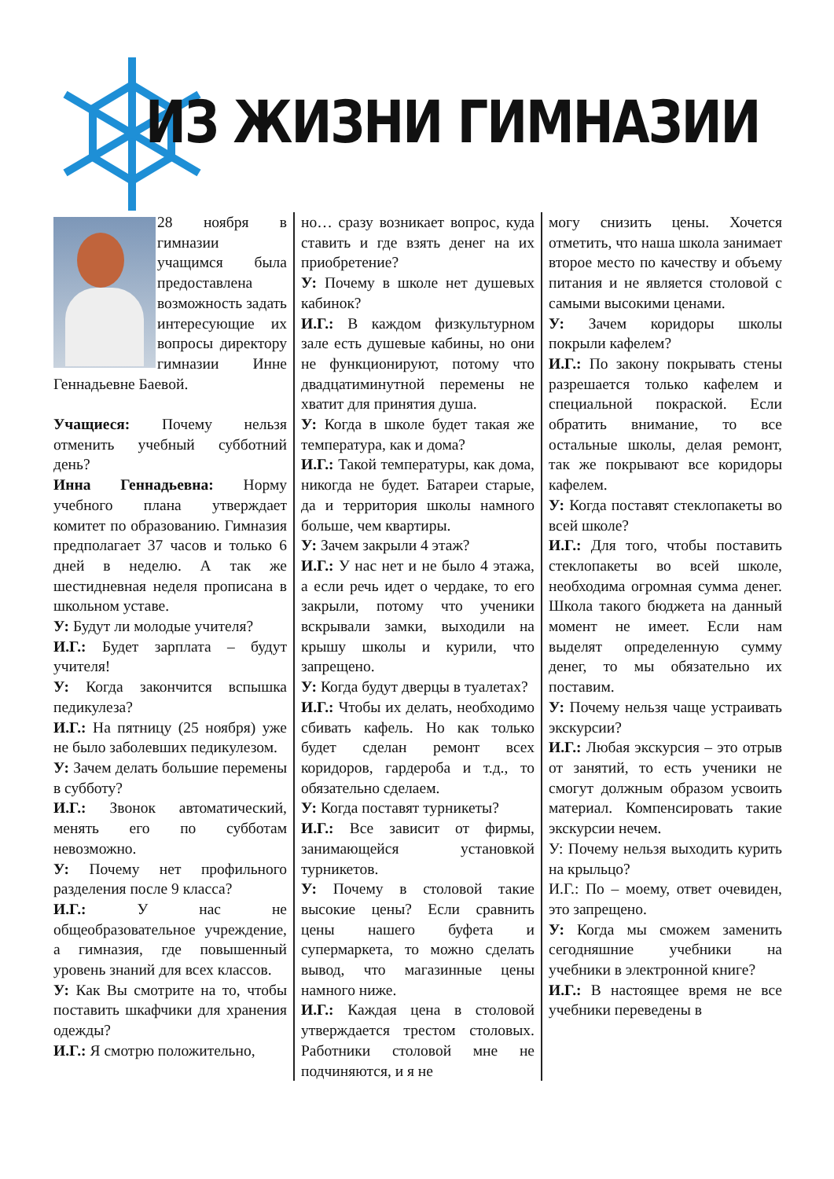ИЗ ЖИЗНИ ГИМНАЗИИ
28 ноября в гимназии учащимся была предоставлена возможность задать интересующие их вопросы директору гимназии Инне Геннадьевне Баевой.
Учащиеся: Почему нельзя отменить учебный субботний день?
Инна Геннадьевна: Норму учебного плана утверждает комитет по образованию. Гимназия предполагает 37 часов и только 6 дней в неделю. А так же шестидневная неделя прописана в школьном уставе.
У: Будут ли молодые учителя?
И.Г.: Будет зарплата – будут учителя!
У: Когда закончится вспышка педикулеза?
И.Г.: На пятницу (25 ноября) уже не было заболевших педикулезом.
У: Зачем делать большие перемены в субботу?
И.Г.: Звонок автоматический, менять его по субботам невозможно.
У: Почему нет профильного разделения после 9 класса?
И.Г.: У нас не общеобразовательное учреждение, а гимназия, где повышенный уровень знаний для всех классов.
У: Как Вы смотрите на то, чтобы поставить шкафчики для хранения одежды?
И.Г.: Я смотрю положительно,
но… сразу возникает вопрос, куда ставить и где взять денег на их приобретение?
У: Почему в школе нет душевых кабинок?
И.Г.: В каждом физкультурном зале есть душевые кабины, но они не функционируют, потому что двадцатиминутной перемены не хватит для принятия душа.
У: Когда в школе будет такая же температура, как и дома?
И.Г.: Такой температуры, как дома, никогда не будет. Батареи старые, да и территория школы намного больше, чем квартиры.
У: Зачем закрыли 4 этаж?
И.Г.: У нас нет и не было 4 этажа, а если речь идет о чердаке, то его закрыли, потому что ученики вскрывали замки, выходили на крышу школы и курили, что запрещено.
У: Когда будут дверцы в туалетах?
И.Г.: Чтобы их делать, необходимо сбивать кафель. Но как только будет сделан ремонт всех коридоров, гардероба и т.д., то обязательно сделаем.
У: Когда поставят турникеты?
И.Г.: Все зависит от фирмы, занимающейся установкой турникетов.
У: Почему в столовой такие высокие цены? Если сравнить цены нашего буфета и супермаркета, то можно сделать вывод, что магазинные цены намного ниже.
И.Г.: Каждая цена в столовой утверждается трестом столовых. Работники столовой мне не подчиняются, и я не
могу снизить цены. Хочется отметить, что наша школа занимает второе место по качеству и объему питания и не является столовой с самыми высокими ценами.
У: Зачем коридоры школы покрыли кафелем?
И.Г.: По закону покрывать стены разрешается только кафелем и специальной покраской. Если обратить внимание, то все остальные школы, делая ремонт, так же покрывают все коридоры кафелем.
У: Когда поставят стеклопакеты во всей школе?
И.Г.: Для того, чтобы поставить стеклопакеты во всей школе, необходима огромная сумма денег. Школа такого бюджета на данный момент не имеет. Если нам выделят определенную сумму денег, то мы обязательно их поставим.
У: Почему нельзя чаще устраивать экскурсии?
И.Г.: Любая экскурсия – это отрыв от занятий, то есть ученики не смогут должным образом усвоить материал. Компенсировать такие экскурсии нечем.
У: Почему нельзя выходить курить на крыльцо?
И.Г.: По – моему, ответ очевиден, это запрещено.
У: Когда мы сможем заменить сегодняшние учебники на учебники в электронной книге?
И.Г.: В настоящее время не все учебники переведены в